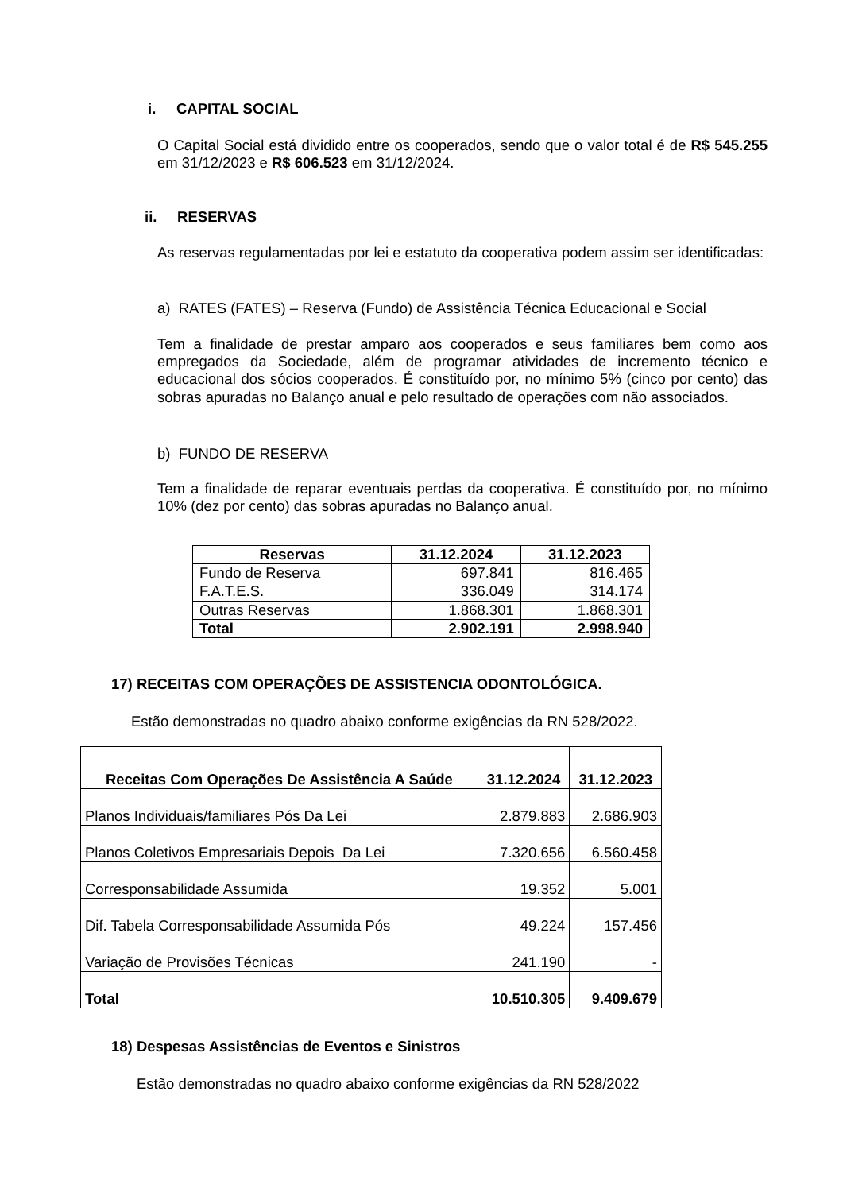i. CAPITAL SOCIAL
O Capital Social está dividido entre os cooperados, sendo que o valor total é de R$ 545.255 em 31/12/2023 e R$ 606.523 em 31/12/2024.
ii. RESERVAS
As reservas regulamentadas por lei e estatuto da cooperativa podem assim ser identificadas:
a) RATES (FATES) – Reserva (Fundo) de Assistência Técnica Educacional e Social
Tem a finalidade de prestar amparo aos cooperados e seus familiares bem como aos empregados da Sociedade, além de programar atividades de incremento técnico e educacional dos sócios cooperados. É constituído por, no mínimo 5% (cinco por cento) das sobras apuradas no Balanço anual e pelo resultado de operações com não associados.
b) FUNDO DE RESERVA
Tem a finalidade de reparar eventuais perdas da cooperativa. É constituído por, no mínimo 10% (dez por cento) das sobras apuradas no Balanço anual.
| Reservas | 31.12.2024 | 31.12.2023 |
| --- | --- | --- |
| Fundo de Reserva | 697.841 | 816.465 |
| F.A.T.E.S. | 336.049 | 314.174 |
| Outras Reservas | 1.868.301 | 1.868.301 |
| Total | 2.902.191 | 2.998.940 |
17) RECEITAS COM OPERAÇÕES DE ASSISTENCIA ODONTOLÓGICA.
Estão demonstradas no quadro abaixo conforme exigências da RN 528/2022.
| Receitas Com Operações De Assistência A Saúde | 31.12.2024 | 31.12.2023 |
| --- | --- | --- |
| Planos Individuais/familiares Pós Da Lei | 2.879.883 | 2.686.903 |
| Planos Coletivos Empresariais Depois Da Lei | 7.320.656 | 6.560.458 |
| Corresponsabilidade Assumida | 19.352 | 5.001 |
| Dif. Tabela Corresponsabilidade Assumida Pós | 49.224 | 157.456 |
| Variação de Provisões Técnicas | 241.190 | - |
| Total | 10.510.305 | 9.409.679 |
18) Despesas Assistências de Eventos e Sinistros
Estão demonstradas no quadro abaixo conforme exigências da RN 528/2022